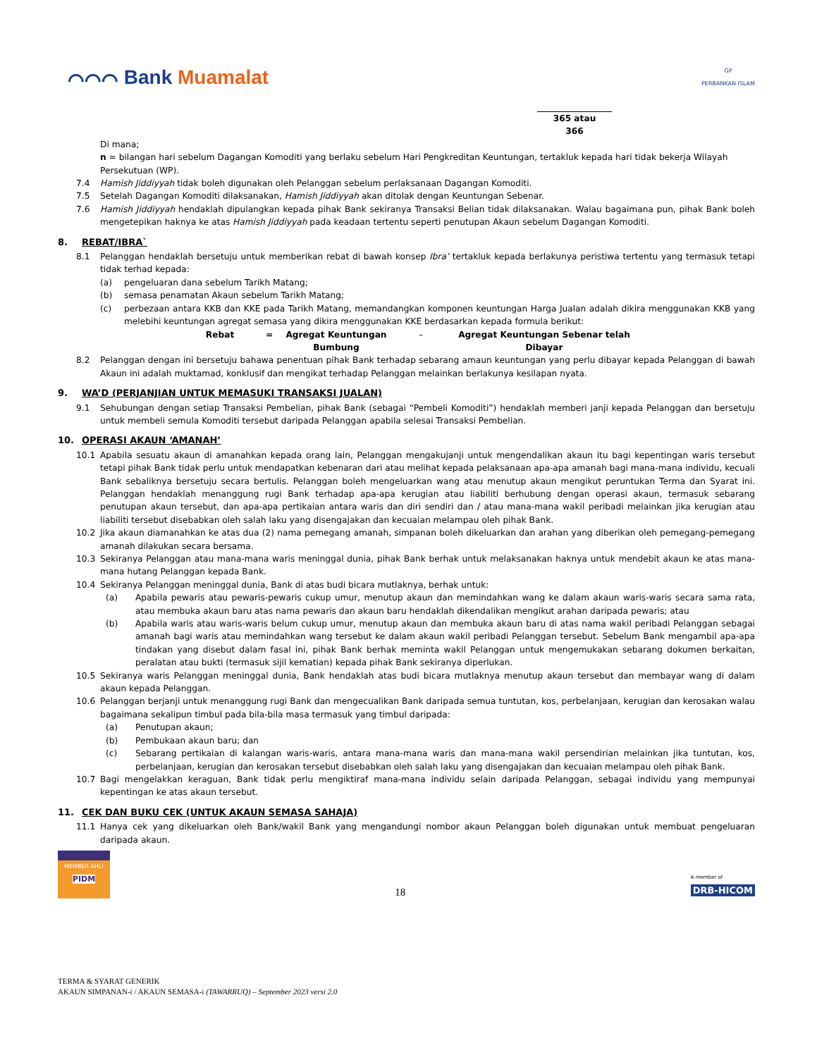⌒⌒⌒ Bank Muamalat
GP
PERBANKAN ISLAM
365 atau
366
Di mana;
n = bilangan hari sebelum Dagangan Komoditi yang berlaku sebelum Hari Pengkreditan Keuntungan, tertakluk kepada hari tidak bekerja Wilayah Persekutuan (WP).
7.4 Hamish Jiddiyyah tidak boleh digunakan oleh Pelanggan sebelum perlaksanaan Dagangan Komoditi.
7.5 Setelah Dagangan Komoditi dilaksanakan, Hamish Jiddiyyah akan ditolak dengan Keuntungan Sebenar.
7.6 Hamish Jiddiyyah hendaklah dipulangkan kepada pihak Bank sekiranya Transaksi Belian tidak dilaksanakan. Walau bagaimana pun, pihak Bank boleh mengetepikan haknya ke atas Hamish Jiddiyyah pada keadaan tertentu seperti penutupan Akaun sebelum Dagangan Komoditi.
8. REBAT/IBRA`
8.1 Pelanggan hendaklah bersetuju untuk memberikan rebat di bawah konsep Ibra’ tertakluk kepada berlakunya peristiwa tertentu yang termasuk tetapi tidak terhad kepada:
(a) pengeluaran dana sebelum Tarikh Matang;
(b) semasa penamatan Akaun sebelum Tarikh Matang;
(c) perbezaan antara KKB dan KKE pada Tarikh Matang, memandangkan komponen keuntungan Harga Jualan adalah dikira menggunakan KKB yang melebihi keuntungan agregat semasa yang dikira menggunakan KKE berdasarkan kepada formula berikut:
Rebat = Agregat Keuntungan Bumbung – Agregat Keuntungan Sebenar telah Dibayar
8.2 Pelanggan dengan ini bersetuju bahawa penentuan pihak Bank terhadap sebarang amaun keuntungan yang perlu dibayar kepada Pelanggan di bawah Akaun ini adalah muktamad, konklusif dan mengikat terhadap Pelanggan melainkan berlakunya kesilapan nyata.
9. WA’D (PERJANJIAN UNTUK MEMASUKI TRANSAKSI JUALAN)
9.1 Sehubungan dengan setiap Transaksi Pembelian, pihak Bank (sebagai “Pembeli Komoditi”) hendaklah memberi janji kepada Pelanggan dan bersetuju untuk membeli semula Komoditi tersebut daripada Pelanggan apabila selesai Transaksi Pembelian.
10. OPERASI AKAUN ‘AMANAH’
10.1 Apabila sesuatu akaun di amanahkan kepada orang lain, Pelanggan mengakujanji untuk mengendalikan akaun itu bagi kepentingan waris tersebut tetapi pihak Bank tidak perlu untuk mendapatkan kebenaran dari atau melihat kepada pelaksanaan apa-apa amanah bagi mana-mana individu, kecuali Bank sebaliknya bersetuju secara bertulis. Pelanggan boleh mengeluarkan wang atau menutup akaun mengikut peruntukan Terma dan Syarat ini. Pelanggan hendaklah menanggung rugi Bank terhadap apa-apa kerugian atau liabiliti berhubung dengan operasi akaun, termasuk sebarang penutupan akaun tersebut, dan apa-apa pertikaian antara waris dan diri sendiri dan / atau mana-mana wakil peribadi melainkan jika kerugian atau liabiliti tersebut disebabkan oleh salah laku yang disengajakan dan kecuaian melampau oleh pihak Bank.
10.2 Jika akaun diamanahkan ke atas dua (2) nama pemegang amanah, simpanan boleh dikeluarkan dan arahan yang diberikan oleh pemegang-pemegang amanah dilakukan secara bersama.
10.3 Sekiranya Pelanggan atau mana-mana waris meninggal dunia, pihak Bank berhak untuk melaksanakan haknya untuk mendebit akaun ke atas mana-mana hutang Pelanggan kepada Bank.
10.4 Sekiranya Pelanggan meninggal dunia, Bank di atas budi bicara mutlaknya, berhak untuk:
(a) Apabila pewaris atau pewaris-pewaris cukup umur, menutup akaun dan memindahkan wang ke dalam akaun waris-waris secara sama rata, atau membuka akaun baru atas nama pewaris dan akaun baru hendaklah dikendalikan mengikut arahan daripada pewaris; atau
(b) Apabila waris atau waris-waris belum cukup umur, menutup akaun dan membuka akaun baru di atas nama wakil peribadi Pelanggan sebagai amanah bagi waris atau memindahkan wang tersebut ke dalam akaun wakil peribadi Pelanggan tersebut. Sebelum Bank mengambil apa-apa tindakan yang disebut dalam fasal ini, pihak Bank berhak meminta wakil Pelanggan untuk mengemukakan sebarang dokumen berkaitan, peralatan atau bukti (termasuk sijil kematian) kepada pihak Bank sekiranya diperlukan.
10.5 Sekiranya waris Pelanggan meninggal dunia, Bank hendaklah atas budi bicara mutlaknya menutup akaun tersebut dan membayar wang di dalam akaun kepada Pelanggan.
10.6 Pelanggan berjanji untuk menanggung rugi Bank dan mengecualikan Bank daripada semua tuntutan, kos, perbelanjaan, kerugian dan kerosakan walau bagaimana sekalipun timbul pada bila-bila masa termasuk yang timbul daripada:
(a) Penutupan akaun;
(b) Pembukaan akaun baru; dan
(c) Sebarang pertikaian di kalangan waris-waris, antara mana-mana waris dan mana-mana wakil persendirian melainkan jika tuntutan, kos, perbelanjaan, kerugian dan kerosakan tersebut disebabkan oleh salah laku yang disengajakan dan kecuaian melampau oleh pihak Bank.
10.7 Bagi mengelakkan keraguan, Bank tidak perlu mengiktiraf mana-mana individu selain daripada Pelanggan, sebagai individu yang mempunyai kepentingan ke atas akaun tersebut.
11. CEK DAN BUKU CEK (UNTUK AKAUN SEMASA SAHAJA)
11.1 Hanya cek yang dikeluarkan oleh Bank/wakil Bank yang mengandungi nombor akaun Pelanggan boleh digunakan untuk membuat pengeluaran daripada akaun.
MEMBER AHLI
PIDM
18
A member of
DRB-HICOM
TERMA & SYARAT GENERIK
AKAUN SIMPANAN-i / AKAUN SEMASA-i (TAWARRUQ) – September 2023 versi 2.0